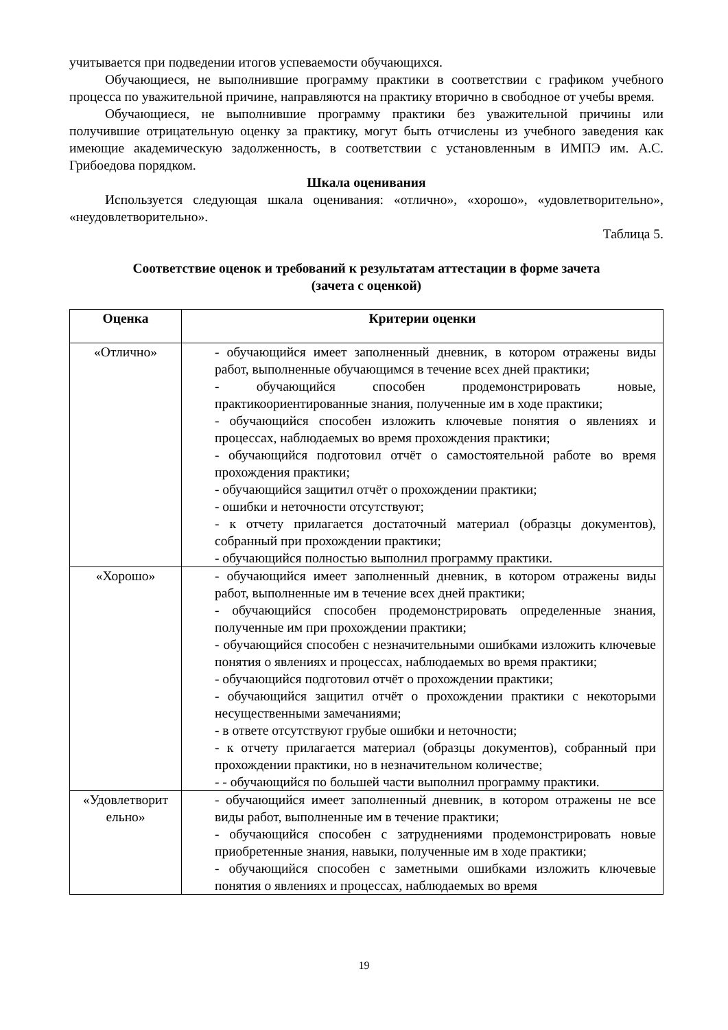учитывается при подведении итогов успеваемости обучающихся.
Обучающиеся, не выполнившие программу практики в соответствии с графиком учебного процесса по уважительной причине, направляются на практику вторично в свободное от учебы время.
Обучающиеся, не выполнившие программу практики без уважительной причины или получившие отрицательную оценку за практику, могут быть отчислены из учебного заведения как имеющие академическую задолженность, в соответствии с установленным в ИМПЭ им. А.С. Грибоедова порядком.
Шкала оценивания
Используется следующая шкала оценивания: «отлично», «хорошо», «удовлетворительно», «неудовлетворительно».
Таблица 5.
Соответствие оценок и требований к результатам аттестации в форме зачета
(зачета с оценкой)
| Оценка | Критерии оценки |
| --- | --- |
| «Отлично» | - обучающийся имеет заполненный дневник, в котором отражены виды работ, выполненные обучающимся в течение всех дней практики; - обучающийся способен продемонстрировать новые, практикоориентированные знания, полученные им в ходе практики; - обучающийся способен изложить ключевые понятия о явлениях и процессах, наблюдаемых во время прохождения практики; - обучающийся подготовил отчёт о самостоятельной работе во время прохождения практики; - обучающийся защитил отчёт о прохождении практики; - ошибки и неточности отсутствуют; - к отчету прилагается достаточный материал (образцы документов), собранный при прохождении практики; - обучающийся полностью выполнил программу практики. |
| «Хорошо» | - обучающийся имеет заполненный дневник, в котором отражены виды работ, выполненные им в течение всех дней практики; - обучающийся способен продемонстрировать определенные знания, полученные им при прохождении практики; - обучающийся способен с незначительными ошибками изложить ключевые понятия о явлениях и процессах, наблюдаемых во время практики; - обучающийся подготовил отчёт о прохождении практики; - обучающийся защитил отчёт о прохождении практики с некоторыми несущественными замечаниями; - в ответе отсутствуют грубые ошибки и неточности; - к отчету прилагается материал (образцы документов), собранный при прохождении практики, но в незначительном количестве; - - обучающийся по большей части выполнил программу практики. |
| «Удовлетворит ельно» | - обучающийся имеет заполненный дневник, в котором отражены не все виды работ, выполненные им в течение практики; - обучающийся способен с затруднениями продемонстрировать новые приобретенные знания, навыки, полученные им в ходе практики; - обучающийся способен с заметными ошибками изложить ключевые понятия о явлениях и процессах, наблюдаемых во время |
19